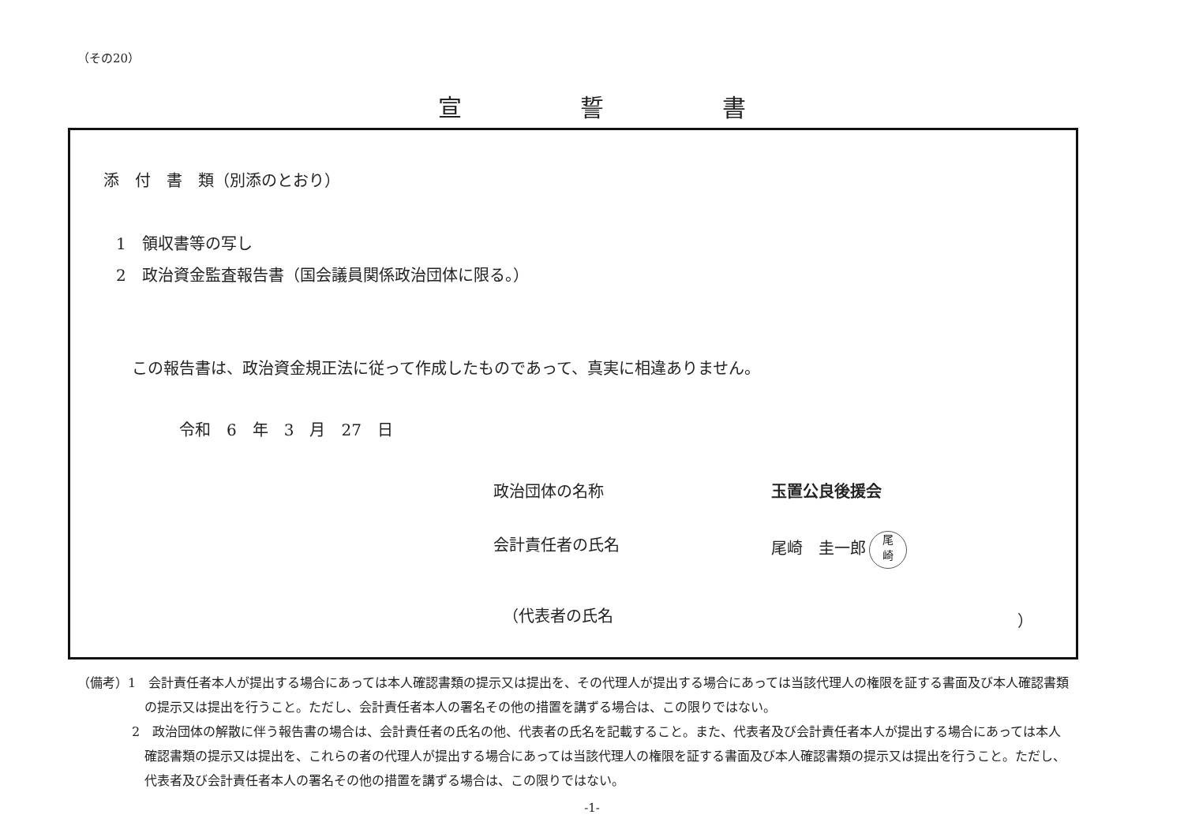（その20）
宣誓書
添　付　書　類（別添のとおり）
1　領収書等の写し
2　政治資金監査報告書（国会議員関係政治団体に限る。）
この報告書は、政治資金規正法に従って作成したものであって、真実に相違ありません。
令和　6　年　3　月　27　日
政治団体の名称 玉置公良後援会
会計責任者の氏名
尾崎　圭一郎 尾
崎
（代表者の氏名 ）
（備考）1　会計責任者本人が提出する場合にあっては本人確認書類の提示又は提出を、その代理人が提出する場合にあっては当該代理人の権限を証する書面及び本人確認書類の提示又は提出を行うこと。ただし、会計責任者本人の署名その他の措置を講ずる場合は、この限りではない。
2　政治団体の解散に伴う報告書の場合は、会計責任者の氏名の他、代表者の氏名を記載すること。また、代表者及び会計責任者本人が提出する場合にあっては本人確認書類の提示又は提出を、これらの者の代理人が提出する場合にあっては当該代理人の権限を証する書面及び本人確認書類の提示又は提出を行うこと。ただし、代表者及び会計責任者本人の署名その他の措置を講ずる場合は、この限りではない。
-1-